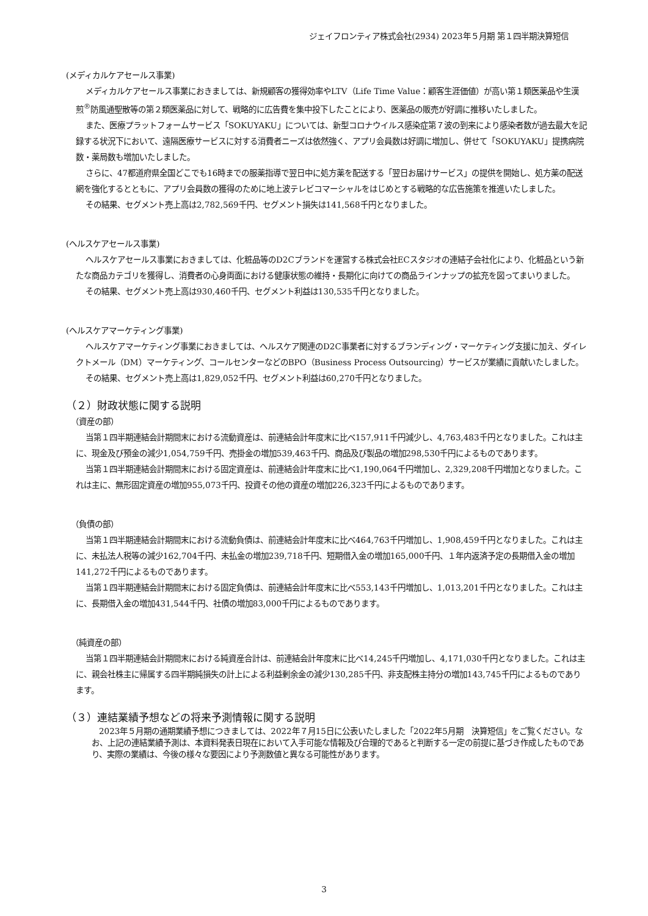ジェイフロンティア株式会社(2934) 2023年５月期 第１四半期決算短信
(メディカルケアセールス事業)
メディカルケアセールス事業におきましては、新規顧客の獲得効率やLTV（Life Time Value：顧客生涯価値）が高い第１類医薬品や生漢煎<sup>®</sup>防風通聖散等の第２類医薬品に対して、戦略的に広告費を集中投下したことにより、医薬品の販売が好調に推移いたしました。
また、医療プラットフォームサービス「SOKUYAKU」については、新型コロナウイルス感染症第７波の到来により感染者数が過去最大を記録する状況下において、遠隔医療サービスに対する消費者ニーズは依然強く、アプリ会員数は好調に増加し、併せて「SOKUYAKU」提携病院数・薬局数も増加いたしました。
さらに、47都道府県全国どこでも16時までの服薬指導で翌日中に処方薬を配送する「翌日お届けサービス」の提供を開始し、処方薬の配送網を強化するとともに、アプリ会員数の獲得のために地上波テレビコマーシャルをはじめとする戦略的な広告施策を推進いたしました。
その結果、セグメント売上高は2,782,569千円、セグメント損失は141,568千円となりました。
(ヘルスケアセールス事業)
ヘルスケアセールス事業におきましては、化粧品等のD2Cブランドを運営する株式会社ECスタジオの連結子会社化により、化粧品という新たな商品カテゴリを獲得し、消費者の心身両面における健康状態の維持・長期化に向けての商品ラインナップの拡充を図ってまいりました。
その結果、セグメント売上高は930,460千円、セグメント利益は130,535千円となりました。
(ヘルスケアマーケティング事業)
ヘルスケアマーケティング事業におきましては、ヘルスケア関連のD2C事業者に対するブランディング・マーケティング支援に加え、ダイレクトメール（DM）マーケティング、コールセンターなどのBPO（Business Process Outsourcing）サービスが業績に貢献いたしました。
その結果、セグメント売上高は1,829,052千円、セグメント利益は60,270千円となりました。
（２）財政状態に関する説明
（資産の部）
当第１四半期連結会計期間末における流動資産は、前連結会計年度末に比べ157,911千円減少し、4,763,483千円となりました。これは主に、現金及び預金の減少1,054,759千円、売掛金の増加539,463千円、商品及び製品の増加298,530千円によるものであります。
当第１四半期連結会計期間末における固定資産は、前連結会計年度末に比べ1,190,064千円増加し、2,329,208千円増加となりました。これは主に、無形固定資産の増加955,073千円、投資その他の資産の増加226,323千円によるものであります。
（負債の部）
当第１四半期連結会計期間末における流動負債は、前連結会計年度末に比べ464,763千円増加し、1,908,459千円となりました。これは主に、未払法人税等の減少162,704千円、未払金の増加239,718千円、短期借入金の増加165,000千円、１年内返済予定の長期借入金の増加141,272千円によるものであります。
当第１四半期連結会計期間末における固定負債は、前連結会計年度末に比べ553,143千円増加し、1,013,201千円となりました。これは主に、長期借入金の増加431,544千円、社債の増加83,000千円によるものであります。
（純資産の部）
当第１四半期連結会計期間末における純資産合計は、前連結会計年度末に比べ14,245千円増加し、4,171,030千円となりました。これは主に、親会社株主に帰属する四半期純損失の計上による利益剰余金の減少130,285千円、非支配株主持分の増加143,745千円によるものであります。
（３）連結業績予想などの将来予測情報に関する説明
2023年５月期の通期業績予想につきましては、2022年７月15日に公表いたしました「2022年5月期　決算短信」をご覧ください。なお、上記の連結業績予測は、本資料発表日現在において入手可能な情報及び合理的であると判断する一定の前提に基づき作成したものであり、実際の業績は、今後の様々な要因により予測数値と異なる可能性があります。
3